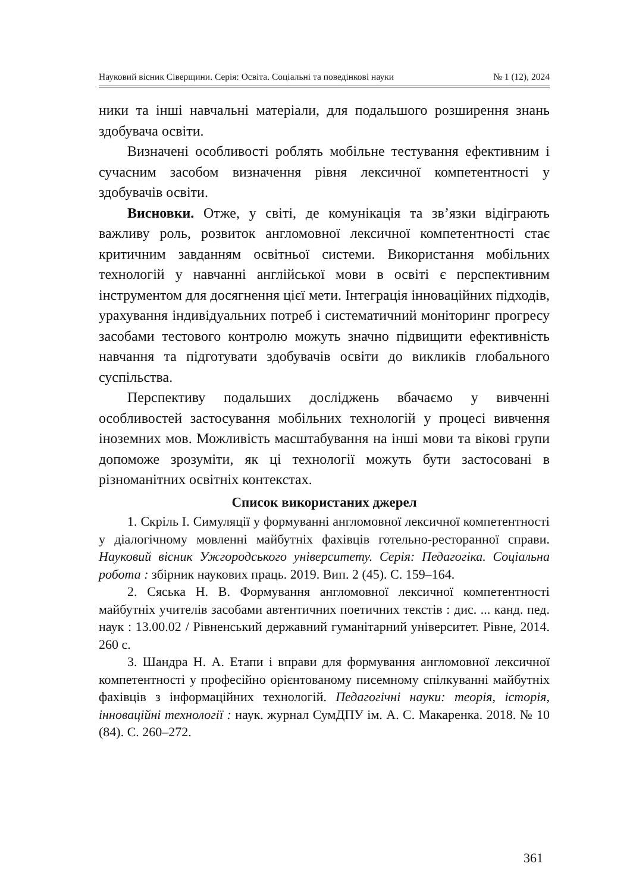Науковий вісник Сіверщини. Серія: Освіта. Соціальні та поведінкові науки № 1 (12), 2024
ники та інші навчальні матеріали, для подальшого розширення знань здобувача освіти.
Визначені особливості роблять мобільне тестування ефективним і сучасним засобом визначення рівня лексичної компетентності у здобувачів освіти.
Висновки. Отже, у світі, де комунікація та зв’язки відіграють важливу роль, розвиток англомовної лексичної компетентності стає критичним завданням освітньої системи. Використання мобільних технологій у навчанні англійської мови в освіті є перспективним інструментом для досягнення цієї мети. Інтеграція інноваційних підходів, урахування індивідуальних потреб і систематичний моніторинг прогресу засобами тестового контролю можуть значно підвищити ефективність навчання та підготувати здобувачів освіти до викликів глобального суспільства.
Перспективу подальших досліджень вбачаємо у вивченні особливостей застосування мобільних технологій у процесі вивчення іноземних мов. Можливість масштабування на інші мови та вікові групи допоможе зрозуміти, як ці технології можуть бути застосовані в різноманітних освітніх контекстах.
Список використаних джерел
1. Скріль І. Симуляції у формуванні англомовної лексичної компетентності у діалогічному мовленні майбутніх фахівців готельно-ресторанної справи. Науковий вісник Ужгородського університету. Серія: Педагогіка. Соціальна робота : збірник наукових праць. 2019. Вип. 2 (45). С. 159–164.
2. Сяська Н. В. Формування англомовної лексичної компетентності майбутніх учителів засобами автентичних поетичних текстів : дис. ... канд. пед. наук : 13.00.02 / Рівненський державний гуманітарний університет. Рівне, 2014. 260 с.
3. Шандра Н. А. Етапи і вправи для формування англомовної лексичної компетентності у професійно орієнтованому писемному спілкуванні майбутніх фахівців з інформаційних технологій. Педагогічні науки: теорія, історія, інноваційні технології : наук. журнал СумДПУ ім. А. С. Макаренка. 2018. № 10 (84). С. 260–272.
361